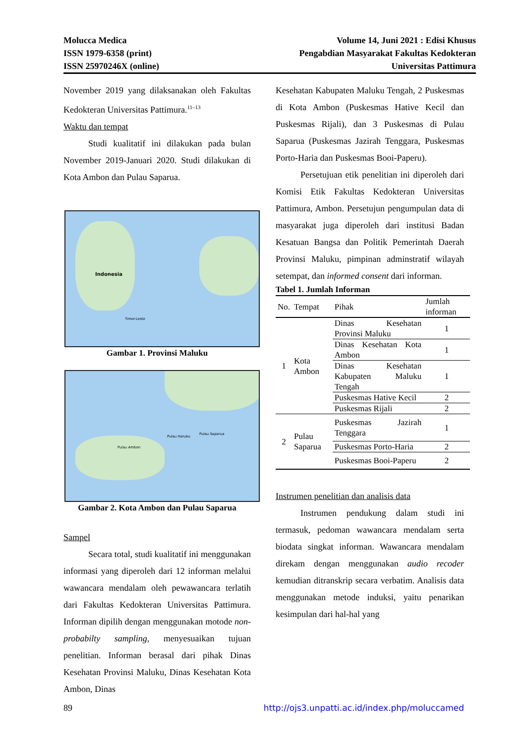Molucca Medica
ISSN 1979-6358 (print)
ISSN 25970246X (online)
Volume 14, Juni 2021 : Edisi Khusus
Pengabdian Masyarakat Fakultas Kedokteran
Universitas Pattimura
November 2019 yang dilaksanakan oleh Fakultas Kedokteran Universitas Pattimura.<sup>11–13</sup>
Waktu dan tempat
Studi kualitatif ini dilakukan pada bulan November 2019-Januari 2020. Studi dilakukan di Kota Ambon dan Pulau Saparua.
Indonesia
Timor-Leste
Gambar 1. Provinsi Maluku
Pulau Ambon
Pulau Haruku
Pulau Saparua
Gambar 2. Kota Ambon dan Pulau Saparua
Sampel
Secara total, studi kualitatif ini menggunakan informasi yang diperoleh dari 12 informan melalui wawancara mendalam oleh pewawancara terlatih dari Fakultas Kedokteran Universitas Pattimura. Informan dipilih dengan menggunakan motode non-probabilty sampling, menyesuaikan tujuan penelitian. Informan berasal dari pihak Dinas Kesehatan Provinsi Maluku, Dinas Kesehatan Kota Ambon, Dinas
Kesehatan Kabupaten Maluku Tengah, 2 Puskesmas di Kota Ambon (Puskesmas Hative Kecil dan Puskesmas Rijali), dan 3 Puskesmas di Pulau Saparua (Puskesmas Jazirah Tenggara, Puskesmas Porto-Haria dan Puskesmas Booi-Paperu).
Persetujuan etik penelitian ini diperoleh dari Komisi Etik Fakultas Kedokteran Universitas Pattimura, Ambon. Persetujun pengumpulan data di masyarakat juga diperoleh dari institusi Badan Kesatuan Bangsa dan Politik Pemerintah Daerah Provinsi Maluku, pimpinan adminstratif wilayah setempat, dan informed consent dari informan.
Tabel 1. Jumlah Informan
| No. | Tempat | Pihak | Jumlah informan |
| --- | --- | --- | --- |
| 1 | Kota Ambon | Dinas Kesehatan Provinsi Maluku | 1 |
| | | Dinas Kesehatan Kota Ambon | 1 |
| | | Dinas Kesehatan Kabupaten Maluku Tengah | 1 |
| | | Puskesmas Hative Kecil | 2 |
| | | Puskesmas Rijali | 2 |
| 2 | Pulau Saparua | Puskesmas Jazirah Tenggara | 1 |
| | | Puskesmas Porto-Haria | 2 |
| | | Puskesmas Booi-Paperu | 2 |
Instrumen penelitian dan analisis data
Instrumen pendukung dalam studi ini termasuk, pedoman wawancara mendalam serta biodata singkat informan. Wawancara mendalam direkam dengan menggunakan audio recoder kemudian ditranskrip secara verbatim. Analisis data menggunakan metode induksi, yaitu penarikan kesimpulan dari hal-hal yang
89 http://ojs3.unpatti.ac.id/index.php/moluccamed